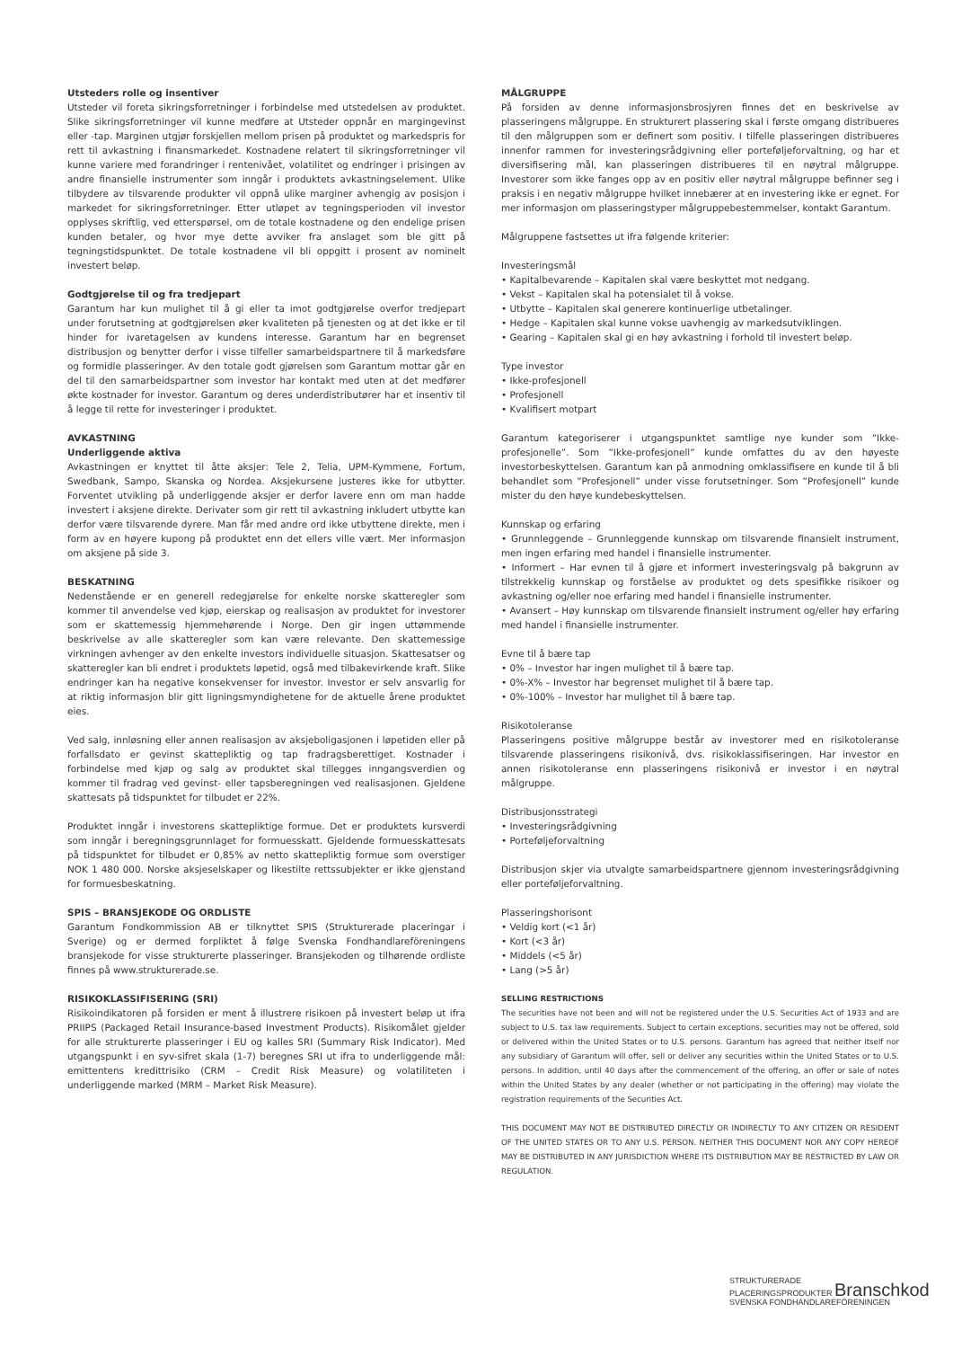Utsteders rolle og insentiver
Utsteder vil foreta sikringsforretninger i forbindelse med utstedelsen av produktet. Slike sikringsforretninger vil kunne medføre at Utsteder oppnår en margingevinst eller -tap. Marginen utgjør forskjellen mellom prisen på produktet og markedspris for rett til avkastning i finansmarkedet. Kostnadene relatert til sikringsforretninger vil kunne variere med forandringer i rentenivået, volatilitet og endringer i prisingen av andre finansielle instrumenter som inngår i produktets avkastningselement. Ulike tilbydere av tilsvarende produkter vil oppnå ulike marginer avhengig av posisjon i markedet for sikringsforretninger. Etter utløpet av tegningsperioden vil investor opplyses skriftlig, ved etterspørsel, om de totale kostnadene og den endelige prisen kunden betaler, og hvor mye dette avviker fra anslaget som ble gitt på tegningstidspunktet. De totale kostnadene vil bli oppgitt i prosent av nominelt investert beløp.
Godtgjørelse til og fra tredjepart
Garantum har kun mulighet til å gi eller ta imot godtgjørelse overfor tredjepart under forutsetning at godtgjørelsen øker kvaliteten på tjenesten og at det ikke er til hinder for ivaretagelsen av kundens interesse. Garantum har en begrenset distribusjon og benytter derfor i visse tilfeller samarbeidspartnere til å markedsføre og formidle plasseringer. Av den totale godt gjørelsen som Garantum mottar går en del til den samarbeidspartner som investor har kontakt med uten at det medfører økte kostnader for investor. Garantum og deres underdistributører har et insentiv til å legge til rette for investeringer i produktet.
AVKASTNING
Underliggende aktiva
Avkastningen er knyttet til åtte aksjer: Tele 2, Telia, UPM-Kymmene, Fortum, Swedbank, Sampo, Skanska og Nordea. Aksjekursene justeres ikke for utbytter. Forventet utvikling på underliggende aksjer er derfor lavere enn om man hadde investert i aksjene direkte. Derivater som gir rett til avkastning inkludert utbytte kan derfor være tilsvarende dyrere. Man får med andre ord ikke utbyttene direkte, men i form av en høyere kupong på produktet enn det ellers ville vært. Mer informasjon om aksjene på side 3.
BESKATNING
Nedenstående er en generell redegjørelse for enkelte norske skatteregler som kommer til anvendelse ved kjøp, eierskap og realisasjon av produktet for investorer som er skattemessig hjemmehørende i Norge. Den gir ingen uttømmende beskrivelse av alle skatteregler som kan være relevante. Den skattemessige virkningen avhenger av den enkelte investors individuelle situasjon. Skattesatser og skatteregler kan bli endret i produktets løpetid, også med tilbakevirkende kraft. Slike endringer kan ha negative konsekvenser for investor. Investor er selv ansvarlig for at riktig informasjon blir gitt ligningsmyndighetene for de aktuelle årene produktet eies.
Ved salg, innløsning eller annen realisasjon av aksjeboligasjonen i løpetiden eller på forfallsdato er gevinst skattepliktig og tap fradragsberettiget. Kostnader i forbindelse med kjøp og salg av produktet skal tillegges inngangsverdien og kommer til fradrag ved gevinst- eller tapsberegningen ved realisasjonen. Gjeldene skattesats på tidspunktet for tilbudet er 22%.
Produktet inngår i investorens skattepliktige formue. Det er produktets kursverdi som inngår i beregningsgrunnlaget for formuesskatt. Gjeldende formuesskattesats på tidspunktet for tilbudet er 0,85% av netto skattepliktig formue som overstiger NOK 1 480 000. Norske aksjeselskaper og likestilte rettssubjekter er ikke gjenstand for formuesbeskatning.
SPIS – BRANSJEKODE OG ORDLISTE
Garantum Fondkommission AB er tilknyttet SPIS (Strukturerade placeringar i Sverige) og er dermed forpliktet å følge Svenska Fondhandlareföreningens bransjekode for visse strukturerte plasseringer. Bransjekoden og tilhørende ordliste finnes på www.strukturerade.se.
RISIKOKLASSIFISERING (SRI)
Risikoindikatoren på forsiden er ment å illustrere risikoen på investert beløp ut ifra PRIIPS (Packaged Retail Insurance-based Investment Products). Risikomålet gjelder for alle strukturerte plasseringer i EU og kalles SRI (Summary Risk Indicator). Med utgangspunkt i en syv-sifret skala (1-7) beregnes SRI ut ifra to underliggende mål: emittentens kredittrisiko (CRM – Credit Risk Measure) og volatiliteten i underliggende marked (MRM – Market Risk Measure).
MÅLGRUPPE
På forsiden av denne informasjonsbrosjyren finnes det en beskrivelse av plasseringens målgruppe. En strukturert plassering skal i første omgang distribueres til den målgruppen som er definert som positiv. I tilfelle plasseringen distribueres innenfor rammen for investeringsrådgivning eller porteføljeforvaltning, og har et diversifisering mål, kan plasseringen distribueres til en nøytral målgruppe. Investorer som ikke fanges opp av en positiv eller nøytral målgruppe befinner seg i praksis i en negativ målgruppe hvilket innebærer at en investering ikke er egnet. For mer informasjon om plasseringstyper målgruppebestemmelser, kontakt Garantum.
Målgruppene fastsettes ut ifra følgende kriterier:
Investeringsmål
• Kapitalbevarende – Kapitalen skal være beskyttet mot nedgang.
• Vekst – Kapitalen skal ha potensialet til å vokse.
• Utbytte – Kapitalen skal generere kontinuerlige utbetalinger.
• Hedge – Kapitalen skal kunne vokse uavhengig av markedsutviklingen.
• Gearing – Kapitalen skal gi en høy avkastning i forhold til investert beløp.
Type investor
• Ikke-profesjonell
• Profesjonell
• Kvalifisert motpart
Garantum kategoriserer i utgangspunktet samtlige nye kunder som ”Ikke-profesjonelle”. Som ”Ikke-profesjonell” kunde omfattes du av den høyeste investorbeskyttelsen. Garantum kan på anmodning omklassifisere en kunde til å bli behandlet som ”Profesjonell” under visse forutsetninger. Som ”Profesjonell” kunde mister du den høye kundebeskyttelsen.
Kunnskap og erfaring
• Grunnleggende – Grunnleggende kunnskap om tilsvarende finansielt instrument, men ingen erfaring med handel i finansielle instrumenter.
• Informert – Har evnen til å gjøre et informert investeringsvalg på bakgrunn av tilstrekkelig kunnskap og forståelse av produktet og dets spesifikke risikoer og avkastning og/eller noe erfaring med handel i finansielle instrumenter.
• Avansert – Høy kunnskap om tilsvarende finansielt instrument og/eller høy erfaring med handel i finansielle instrumenter.
Evne til å bære tap
• 0% – Investor har ingen mulighet til å bære tap.
• 0%-X% – Investor har begrenset mulighet til å bære tap.
• 0%-100% – Investor har mulighet til å bære tap.
Risikotoleranse
Plasseringens positive målgruppe består av investorer med en risikotoleranse tilsvarende plasseringens risikonivå, dvs. risikoklassifiseringen. Har investor en annen risikotoleranse enn plasseringens risikonivå er investor i en nøytral målgruppe.
Distribusjonsstrategi
• Investeringsrådgivning
• Porteføljeforvaltning
Distribusjon skjer via utvalgte samarbeidspartnere gjennom investeringsrådgivning eller porteføljeforvaltning.
Plasseringshorisont
• Veldig kort (<1 år)
• Kort (<3 år)
• Middels (<5 år)
• Lang (>5 år)
SELLING RESTRICTIONS
The securities have not been and will not be registered under the U.S. Securities Act of 1933 and are subject to U.S. tax law requirements. Subject to certain exceptions, securities may not be offered, sold or delivered within the United States or to U.S. persons. Garantum has agreed that neither itself nor any subsidiary of Garantum will offer, sell or deliver any securities within the United States or to U.S. persons. In addition, until 40 days after the commencement of the offering, an offer or sale of notes within the United States by any dealer (whether or not participating in the offering) may violate the registration requirements of the Securities Act.
THIS DOCUMENT MAY NOT BE DISTRIBUTED DIRECTLY OR INDIRECTLY TO ANY CITIZEN OR RESIDENT OF THE UNITED STATES OR TO ANY U.S. PERSON. NEITHER THIS DOCUMENT NOR ANY COPY HEREOF MAY BE DISTRIBUTED IN ANY JURISDICTION WHERE ITS DISTRIBUTION MAY BE RESTRICTED BY LAW OR REGULATION.
STRUKTURERADE
PLACERINGSPRODUKTER Branschkod
SVENSKA FONDHANDLAREFÖRENINGEN